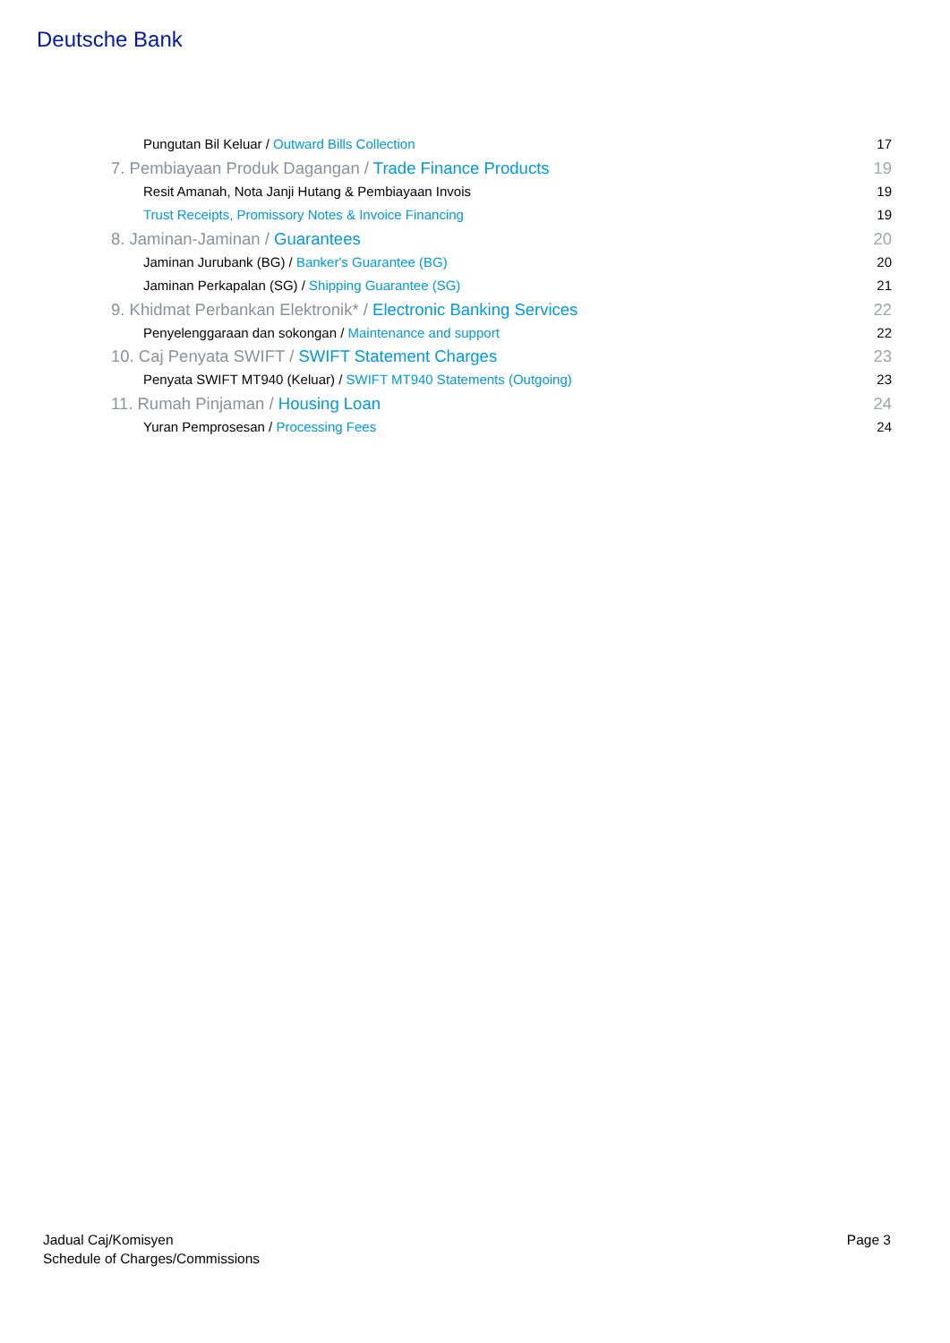Deutsche Bank
Pungutan Bil Keluar / Outward Bills Collection 17
7. Pembiayaan Produk Dagangan / Trade Finance Products 19
Resit Amanah, Nota Janji Hutang & Pembiayaan Invois 19
Trust Receipts, Promissory Notes & Invoice Financing 19
8. Jaminan-Jaminan / Guarantees 20
Jaminan Jurubank (BG) / Banker's Guarantee (BG) 20
Jaminan Perkapalan (SG) / Shipping Guarantee (SG) 21
9. Khidmat Perbankan Elektronik* / Electronic Banking Services 22
Penyelenggaraan dan sokongan / Maintenance and support 22
10. Caj Penyata SWIFT / SWIFT Statement Charges 23
Penyata SWIFT MT940 (Keluar) / SWIFT MT940 Statements (Outgoing) 23
11. Rumah Pinjaman / Housing Loan 24
Yuran Pemprosesan / Processing Fees 24
Jadual Caj/Komisyen
Schedule of Charges/Commissions
Page 3